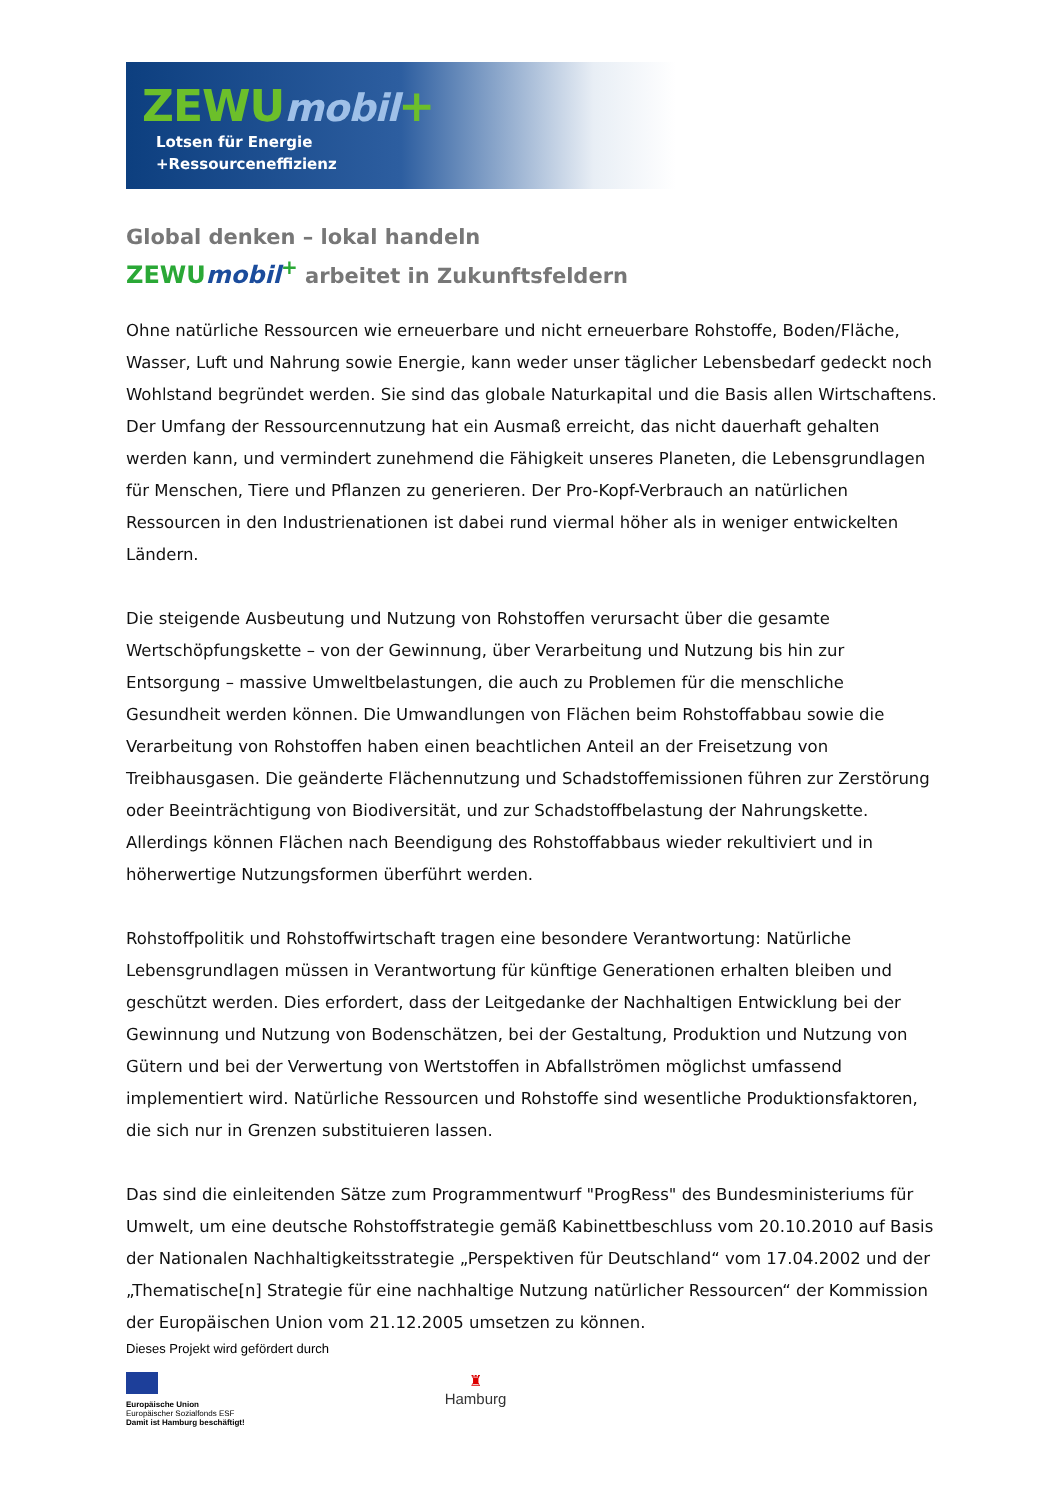ZEWUmobil+
Lotsen für Energie
+Ressourceneffizienz
Global denken – lokal handeln
ZEWUmobil<sup>+</sup> arbeitet in Zukunftsfeldern
Ohne natürliche Ressourcen wie erneuerbare und nicht erneuerbare Rohstoffe, Boden/Fläche, Wasser, Luft und Nahrung sowie Energie, kann weder unser täglicher Lebensbedarf gedeckt noch Wohlstand begründet werden. Sie sind das globale Naturkapital und die Basis allen Wirtschaftens. Der Umfang der Ressourcennutzung hat ein Ausmaß erreicht, das nicht dauerhaft gehalten werden kann, und vermindert zunehmend die Fähigkeit unseres Planeten, die Lebensgrundlagen für Menschen, Tiere und Pflanzen zu generieren. Der Pro-Kopf-Verbrauch an natürlichen Ressourcen in den Industrienationen ist dabei rund viermal höher als in weniger entwickelten Ländern.
Die steigende Ausbeutung und Nutzung von Rohstoffen verursacht über die gesamte Wertschöpfungskette – von der Gewinnung, über Verarbeitung und Nutzung bis hin zur Entsorgung – massive Umweltbelastungen, die auch zu Problemen für die menschliche Gesundheit werden können. Die Umwandlungen von Flächen beim Rohstoffabbau sowie die Verarbeitung von Rohstoffen haben einen beachtlichen Anteil an der Freisetzung von Treibhausgasen. Die geänderte Flächennutzung und Schadstoffemissionen führen zur Zerstörung oder Beeinträchtigung von Biodiversität, und zur Schadstoffbelastung der Nahrungskette. Allerdings können Flächen nach Beendigung des Rohstoffabbaus wieder rekultiviert und in höherwertige Nutzungsformen überführt werden.
Rohstoffpolitik und Rohstoffwirtschaft tragen eine besondere Verantwortung: Natürliche Lebensgrundlagen müssen in Verantwortung für künftige Generationen erhalten bleiben und geschützt werden. Dies erfordert, dass der Leitgedanke der Nachhaltigen Entwicklung bei der Gewinnung und Nutzung von Bodenschätzen, bei der Gestaltung, Produktion und Nutzung von Gütern und bei der Verwertung von Wertstoffen in Abfallströmen möglichst umfassend implementiert wird. Natürliche Ressourcen und Rohstoffe sind wesentliche Produktionsfaktoren, die sich nur in Grenzen substituieren lassen.
Das sind die einleitenden Sätze zum Programmentwurf "ProgRess" des Bundesministeriums für Umwelt, um eine deutsche Rohstoffstrategie gemäß Kabinettbeschluss vom 20.10.2010 auf Basis der Nationalen Nachhaltigkeitsstrategie „Perspektiven für Deutschland“ vom 17.04.2002 und der „Thematische[n] Strategie für eine nachhaltige Nutzung natürlicher Ressourcen“ der Kommission der Europäischen Union vom 21.12.2005 umsetzen zu können.
Dieses Projekt wird gefördert durch
Europäische Union
Europäischer Sozialfonds ESF
Damit ist Hamburg beschäftigt!
♜
Hamburg